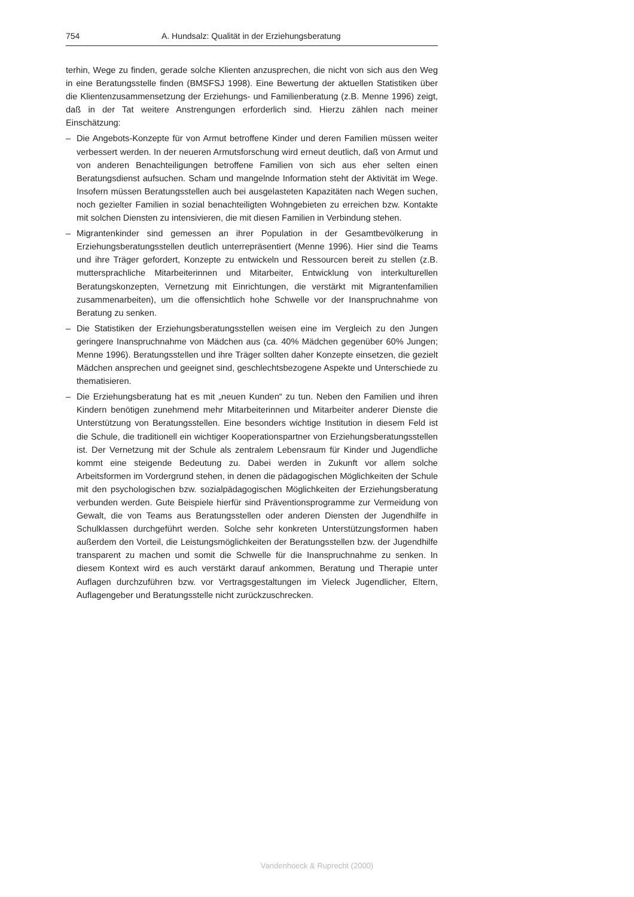754 A. Hundsalz: Qualität in der Erziehungsberatung
terhin, Wege zu finden, gerade solche Klienten anzusprechen, die nicht von sich aus den Weg in eine Beratungsstelle finden (BMSFSJ 1998). Eine Bewertung der aktuellen Statistiken über die Klientenzusammensetzung der Erziehungs- und Familienberatung (z.B. Menne 1996) zeigt, daß in der Tat weitere Anstrengungen erforderlich sind. Hierzu zählen nach meiner Einschätzung:
– Die Angebots-Konzepte für von Armut betroffene Kinder und deren Familien müssen weiter verbessert werden. In der neueren Armutsforschung wird erneut deutlich, daß von Armut und von anderen Benachteiligungen betroffene Familien von sich aus eher selten einen Beratungsdienst aufsuchen. Scham und mangelnde Information steht der Aktivität im Wege. Insofern müssen Beratungsstellen auch bei ausgelasteten Kapazitäten nach Wegen suchen, noch gezielter Familien in sozial benachteiligten Wohngebieten zu erreichen bzw. Kontakte mit solchen Diensten zu intensivieren, die mit diesen Familien in Verbindung stehen.
– Migrantenkinder sind gemessen an ihrer Population in der Gesamtbevölkerung in Erziehungsberatungsstellen deutlich unterrepräsentiert (Menne 1996). Hier sind die Teams und ihre Träger gefordert, Konzepte zu entwickeln und Ressourcen bereit zu stellen (z.B. muttersprachliche Mitarbeiterinnen und Mitarbeiter, Entwicklung von interkulturellen Beratungskonzepten, Vernetzung mit Einrichtungen, die verstärkt mit Migrantenfamilien zusammenarbeiten), um die offensichtlich hohe Schwelle vor der Inanspruchnahme von Beratung zu senken.
– Die Statistiken der Erziehungsberatungsstellen weisen eine im Vergleich zu den Jungen geringere Inanspruchnahme von Mädchen aus (ca. 40% Mädchen gegenüber 60% Jungen; Menne 1996). Beratungsstellen und ihre Träger sollten daher Konzepte einsetzen, die gezielt Mädchen ansprechen und geeignet sind, geschlechtsbezogene Aspekte und Unterschiede zu thematisieren.
– Die Erziehungsberatung hat es mit „neuen Kunden“ zu tun. Neben den Familien und ihren Kindern benötigen zunehmend mehr Mitarbeiterinnen und Mitarbeiter anderer Dienste die Unterstützung von Beratungsstellen. Eine besonders wichtige Institution in diesem Feld ist die Schule, die traditionell ein wichtiger Kooperationspartner von Erziehungsberatungsstellen ist. Der Vernetzung mit der Schule als zentralem Lebensraum für Kinder und Jugendliche kommt eine steigende Bedeutung zu. Dabei werden in Zukunft vor allem solche Arbeitsformen im Vordergrund stehen, in denen die pädagogischen Möglichkeiten der Schule mit den psychologischen bzw. sozialpädagogischen Möglichkeiten der Erziehungsberatung verbunden werden. Gute Beispiele hierfür sind Präventionsprogramme zur Vermeidung von Gewalt, die von Teams aus Beratungsstellen oder anderen Diensten der Jugendhilfe in Schulklassen durchgeführt werden. Solche sehr konkreten Unterstützungsformen haben außerdem den Vorteil, die Leistungsmöglichkeiten der Beratungsstellen bzw. der Jugendhilfe transparent zu machen und somit die Schwelle für die Inanspruchnahme zu senken. In diesem Kontext wird es auch verstärkt darauf ankommen, Beratung und Therapie unter Auflagen durchzuführen bzw. vor Vertragsgestaltungen im Vieleck Jugendlicher, Eltern, Auflagengeber und Beratungsstelle nicht zurückzuschrecken.
Vandenhoeck & Ruprecht (2000)